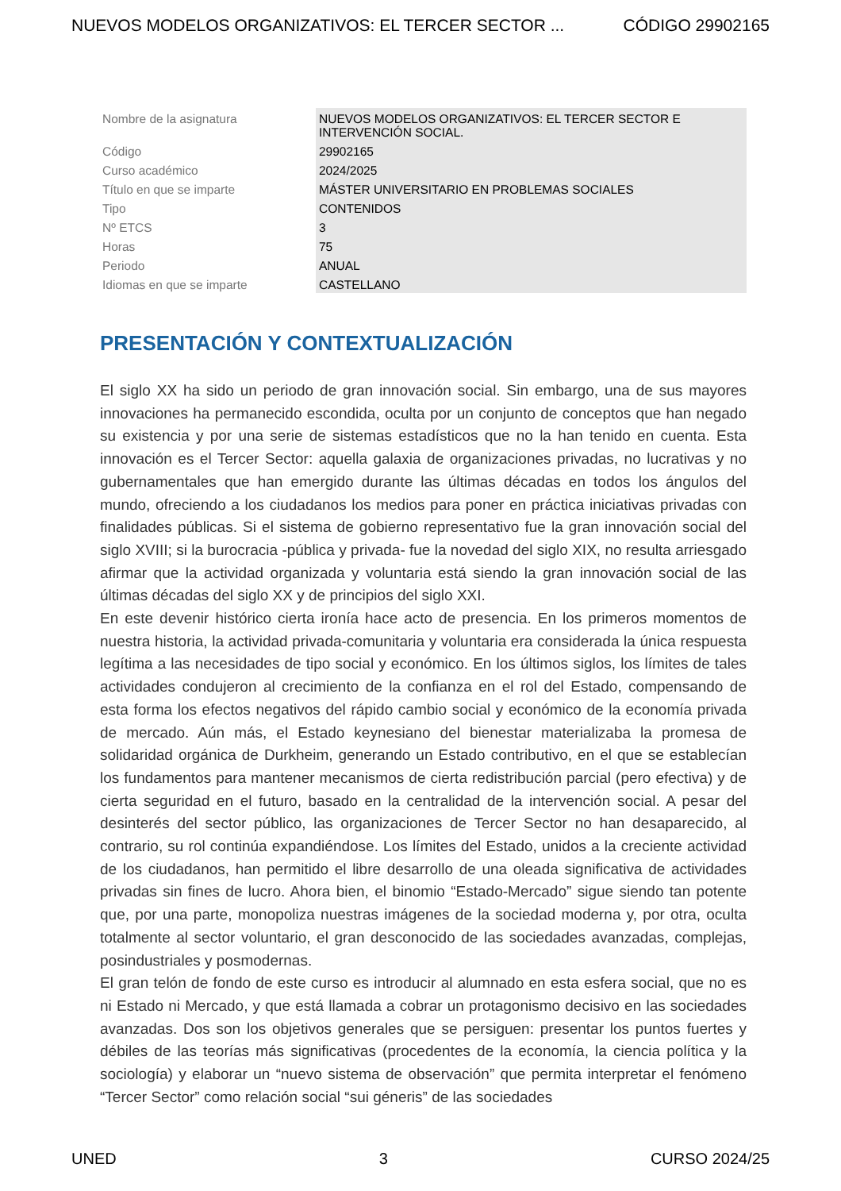NUEVOS MODELOS ORGANIZATIVOS: EL TERCER SECTOR ... CÓDIGO 29902165
| Nombre de la asignatura | NUEVOS MODELOS ORGANIZATIVOS: EL TERCER SECTOR E INTERVENCIÓN SOCIAL. |
| Código | 29902165 |
| Curso académico | 2024/2025 |
| Título en que se imparte | MÁSTER UNIVERSITARIO EN PROBLEMAS SOCIALES |
| Tipo | CONTENIDOS |
| Nº ETCS | 3 |
| Horas | 75 |
| Periodo | ANUAL |
| Idiomas en que se imparte | CASTELLANO |
PRESENTACIÓN Y CONTEXTUALIZACIÓN
El siglo XX ha sido un periodo de gran innovación social. Sin embargo, una de sus mayores innovaciones ha permanecido escondida, oculta por un conjunto de conceptos que han negado su existencia y por una serie de sistemas estadísticos que no la han tenido en cuenta. Esta innovación es el Tercer Sector: aquella galaxia de organizaciones privadas, no lucrativas y no gubernamentales que han emergido durante las últimas décadas en todos los ángulos del mundo, ofreciendo a los ciudadanos los medios para poner en práctica iniciativas privadas con finalidades públicas. Si el sistema de gobierno representativo fue la gran innovación social del siglo XVIII; si la burocracia -pública y privada- fue la novedad del siglo XIX, no resulta arriesgado afirmar que la actividad organizada y voluntaria está siendo la gran innovación social de las últimas décadas del siglo XX y de principios del siglo XXI.
En este devenir histórico cierta ironía hace acto de presencia. En los primeros momentos de nuestra historia, la actividad privada-comunitaria y voluntaria era considerada la única respuesta legítima a las necesidades de tipo social y económico. En los últimos siglos, los límites de tales actividades condujeron al crecimiento de la confianza en el rol del Estado, compensando de esta forma los efectos negativos del rápido cambio social y económico de la economía privada de mercado. Aún más, el Estado keynesiano del bienestar materializaba la promesa de solidaridad orgánica de Durkheim, generando un Estado contributivo, en el que se establecían los fundamentos para mantener mecanismos de cierta redistribución parcial (pero efectiva) y de cierta seguridad en el futuro, basado en la centralidad de la intervención social. A pesar del desinterés del sector público, las organizaciones de Tercer Sector no han desaparecido, al contrario, su rol continúa expandiéndose. Los límites del Estado, unidos a la creciente actividad de los ciudadanos, han permitido el libre desarrollo de una oleada significativa de actividades privadas sin fines de lucro. Ahora bien, el binomio “Estado-Mercado” sigue siendo tan potente que, por una parte, monopoliza nuestras imágenes de la sociedad moderna y, por otra, oculta totalmente al sector voluntario, el gran desconocido de las sociedades avanzadas, complejas, posindustriales y posmodernas.
El gran telón de fondo de este curso es introducir al alumnado en esta esfera social, que no es ni Estado ni Mercado, y que está llamada a cobrar un protagonismo decisivo en las sociedades avanzadas. Dos son los objetivos generales que se persiguen: presentar los puntos fuertes y débiles de las teorías más significativas (procedentes de la economía, la ciencia política y la sociología) y elaborar un “nuevo sistema de observación” que permita interpretar el fenómeno “Tercer Sector” como relación social “sui géneris” de las sociedades
UNED 3 CURSO 2024/25